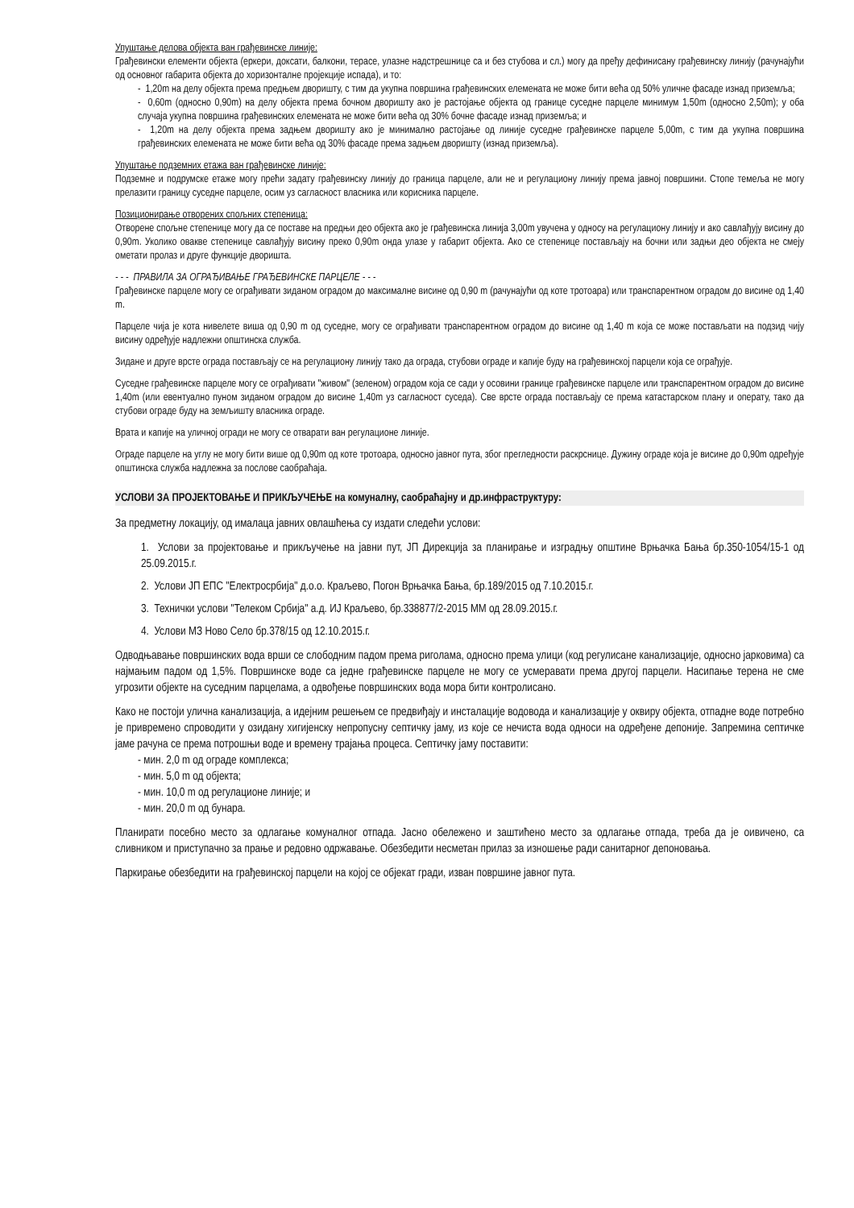Упуштање делова објекта ван грађевинске линије:
Грађевински елементи објекта (еркери, доксати, балкони, терасе, улазне надстрешнице са и без стубова и сл.) могу да пређу дефинисану грађевинску линију (рачунајући од основног габарита објекта до хоризонталне пројекције испада), и то:
- 1,20m на делу објекта према предњем дворишту, с тим да укупна површина грађевинских елемената не може бити већа од 50% уличне фасаде изнад приземља;
- 0,60m (односно 0,90m) на делу објекта према бочном дворишту ако је растојање објекта од границе суседне парцеле минимум 1,50m (односно 2,50m); у оба случаја укупна површина грађевинских елемената не може бити већа од 30% бочне фасаде изнад приземља; и
- 1,20m на делу објекта према задњем дворишту ако је минимално растојање од линије суседне грађевинске парцеле 5,00m, с тим да укупна површина грађевинских елемената не може бити већа од 30% фасаде према задњем дворишту (изнад приземља).
Упуштање подземних етажа ван грађевинске линије:
Подземне и подрумске етаже могу прећи задату грађевинску линију до граница парцеле, али не и регулациону линију према јавној површини. Стопе темеља не могу прелазити границу суседне парцеле, осим уз сагласност власника или корисника парцеле.
Позиционирање отворених спољних степеница:
Отворене спољне степенице могу да се поставе на предњи део објекта ако је грађевинска линија 3,00m увучена у односу на регулациону линију и ако савлађују висину до 0,90m. Уколико овакве степенице савлађују висину преко 0,90m онда улазе у габарит објекта. Ако се степенице постављају на бочни или задњи део објекта не смеју ометати пролаз и друге функције дворишта.
- - - ПРАВИЛА ЗА ОГРАЂИВАЊЕ ГРАЂЕВИНСКЕ ПАРЦЕЛЕ - - -
Грађевинске парцеле могу се ограђивати зиданом оградом до максималне висине од 0,90 m (рачунајући од коте тротоара) или транспарентном оградом до висине од 1,40 m.
Парцеле чија је кота нивелете виша од 0,90 m од суседне, могу се ограђивати транспарентном оградом до висине од 1,40 m која се може постављати на подзид чију висину одређује надлежни општинска служба.
Зидане и друге врсте ограда постављају се на регулациону линију тако да ограда, стубови ограде и капије буду на грађевинској парцели која се ограђује.
Суседне грађевинске парцеле могу се ограђивати "живом" (зеленом) оградом која се сади у осовини границе грађевинске парцеле или транспарентном оградом до висине 1,40m (или евентуално пуном зиданом оградом до висине 1,40m уз сагласност суседа). Све врсте ограда постављају се према катастарском плану и операту, тако да стубови ограде буду на земљишту власника ограде.
Врата и капије на уличној огради не могу се отварати ван регулационе линије.
Ограде парцеле на углу не могу бити више од 0,90m од коте тротоара, односно јавног пута, због прегледности раскрснице. Дужину ограде која је висине до 0,90m одређује општинска служба надлежна за послове саобраћаја.
УСЛОВИ ЗА ПРОЈЕКТОВАЊЕ И ПРИКЉУЧЕЊЕ на комуналну, саобраћајну и др.инфраструктуру:
За предметну локацију, од ималаца јавних овлашћења су издати следећи услови:
1. Услови за пројектовање и прикључење на јавни пут, ЈП Дирекција за планирање и изградњу општине Врњачка Бања бр.350-1054/15-1 од 25.09.2015.г.
2. Услови ЈП ЕПС "Електросрбија" д.о.о. Краљево, Погон Врњачка Бања, бр.189/2015 од 7.10.2015.г.
3. Технички услови "Телеком Србија" а.д. ИЈ Краљево, бр.338877/2-2015 ММ од 28.09.2015.г.
4. Услови МЗ Ново Село бр.378/15 од 12.10.2015.г.
Одводњавање површинских вода врши се слободним падом према риголама, односно према улици (код регулисане канализације, односно јарковима) са најмањим падом од 1,5%. Површинске воде са једне грађевинске парцеле не могу се усмеравати према другој парцели. Насипање терена не сме угрозити објекте на суседним парцелама, а одвођење површинских вода мора бити контролисано.
Како не постоји улична канализација, а идејним решењем се предвиђају и инсталације водовода и канализације у оквиру објекта, отпадне воде потребно је привремено спроводити у озидану хигијенску непропусну септичку јаму, из које се нечиста вода односи на одређене депоније. Запремина септичке јаме рачуна се према потрошњи воде и времену трајања процеса. Септичку јаму поставити:
- мин. 2,0 m од ограде комплекса;
- мин. 5,0 m од објекта;
- мин. 10,0 m од регулационе линије; и
- мин. 20,0 m од бунара.
Планирати посебно место за одлагање комуналног отпада. Јасно обележено и заштићено место за одлагање отпада, треба да је оивичено, са сливником и приступачно за прање и редовно одржавање. Обезбедити несметан прилаз за изношење ради санитарног депоновања.
Паркирање обезбедити на грађевинској парцели на којој се објекат гради, изван површине јавног пута.